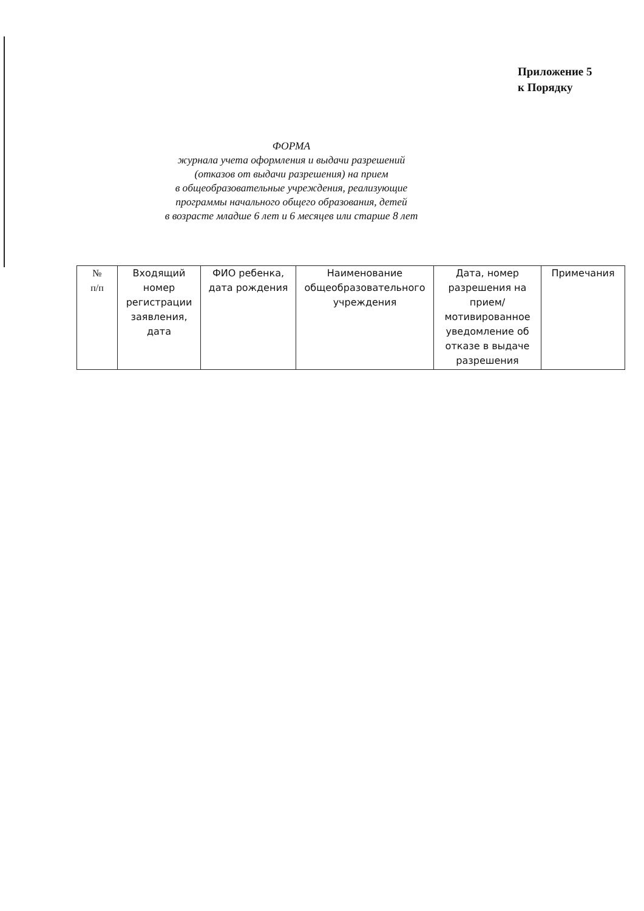Приложение 5
к Порядку
ФОРМА
журнала учета оформления и выдачи разрешений
(отказов от выдачи разрешения) на прием
в общеобразовательные учреждения, реализующие
программы начального общего образования, детей
в возрасте младше 6 лет и 6 месяцев или старше 8 лет
| № п/п | Входящий номер регистрации заявления, дата | ФИО ребенка, дата рождения | Наименование общеобразовательного учреждения | Дата, номер разрешения на прием/ мотивированное уведомление об отказе в выдаче разрешения | Примечания |
| --- | --- | --- | --- | --- | --- |